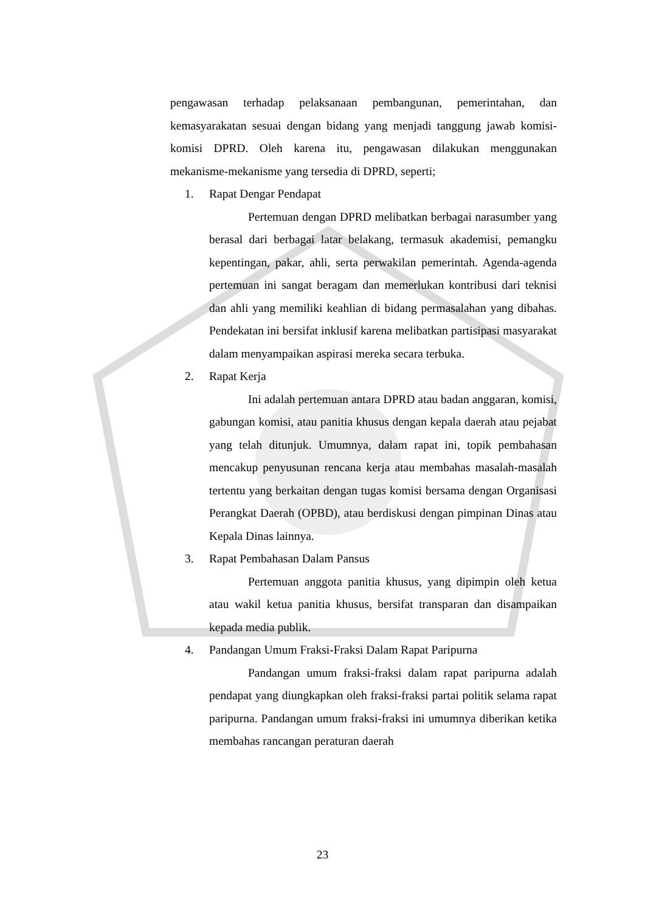pengawasan terhadap pelaksanaan pembangunan, pemerintahan, dan kemasyarakatan sesuai dengan bidang yang menjadi tanggung jawab komisi-komisi DPRD. Oleh karena itu, pengawasan dilakukan menggunakan mekanisme-mekanisme yang tersedia di DPRD, seperti;
1. Rapat Dengar Pendapat
Pertemuan dengan DPRD melibatkan berbagai narasumber yang berasal dari berbagai latar belakang, termasuk akademisi, pemangku kepentingan, pakar, ahli, serta perwakilan pemerintah. Agenda-agenda pertemuan ini sangat beragam dan memerlukan kontribusi dari teknisi dan ahli yang memiliki keahlian di bidang permasalahan yang dibahas. Pendekatan ini bersifat inklusif karena melibatkan partisipasi masyarakat dalam menyampaikan aspirasi mereka secara terbuka.
2. Rapat Kerja
Ini adalah pertemuan antara DPRD atau badan anggaran, komisi, gabungan komisi, atau panitia khusus dengan kepala daerah atau pejabat yang telah ditunjuk. Umumnya, dalam rapat ini, topik pembahasan mencakup penyusunan rencana kerja atau membahas masalah-masalah tertentu yang berkaitan dengan tugas komisi bersama dengan Organisasi Perangkat Daerah (OPBD), atau berdiskusi dengan pimpinan Dinas atau Kepala Dinas lainnya.
3. Rapat Pembahasan Dalam Pansus
Pertemuan anggota panitia khusus, yang dipimpin oleh ketua atau wakil ketua panitia khusus, bersifat transparan dan disampaikan kepada media publik.
4. Pandangan Umum Fraksi-Fraksi Dalam Rapat Paripurna
Pandangan umum fraksi-fraksi dalam rapat paripurna adalah pendapat yang diungkapkan oleh fraksi-fraksi partai politik selama rapat paripurna. Pandangan umum fraksi-fraksi ini umumnya diberikan ketika membahas rancangan peraturan daerah
23